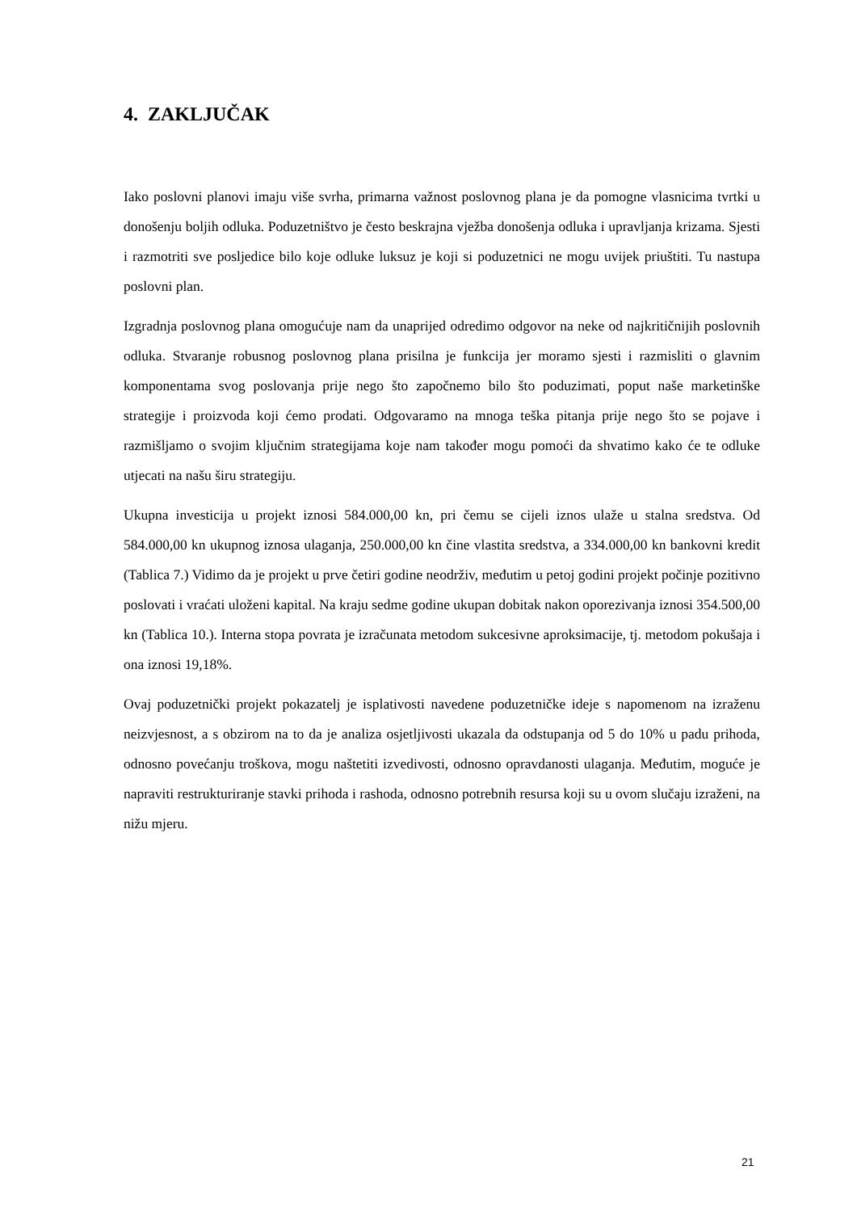4. ZAKLJUČAK
Iako poslovni planovi imaju više svrha, primarna važnost poslovnog plana je da pomogne vlasnicima tvrtki u donošenju boljih odluka. Poduzetništvo je često beskrajna vježba donošenja odluka i upravljanja krizama. Sjesti i razmotriti sve posljedice bilo koje odluke luksuz je koji si poduzetnici ne mogu uvijek priuštiti. Tu nastupa poslovni plan.
Izgradnja poslovnog plana omogućuje nam da unaprijed odredimo odgovor na neke od najkritičnijih poslovnih odluka. Stvaranje robusnog poslovnog plana prisilna je funkcija jer moramo sjesti i razmisliti o glavnim komponentama svog poslovanja prije nego što započnemo bilo što poduzimati, poput naše marketinške strategije i proizvoda koji ćemo prodati. Odgovaramo na mnoga teška pitanja prije nego što se pojave i razmišljamo o svojim ključnim strategijama koje nam također mogu pomoći da shvatimo kako će te odluke utjecati na našu širu strategiju.
Ukupna investicija u projekt iznosi 584.000,00 kn, pri čemu se cijeli iznos ulaže u stalna sredstva. Od 584.000,00 kn ukupnog iznosa ulaganja, 250.000,00 kn čine vlastita sredstva, a 334.000,00 kn bankovni kredit (Tablica 7.) Vidimo da je projekt u prve četiri godine neodrživ, međutim u petoj godini projekt počinje pozitivno poslovati i vraćati uloženi kapital. Na kraju sedme godine ukupan dobitak nakon oporezivanja iznosi 354.500,00 kn (Tablica 10.). Interna stopa povrata je izračunata metodom sukcesivne aproksimacije, tj. metodom pokušaja i ona iznosi 19,18%.
Ovaj poduzetnički projekt pokazatelj je isplativosti navedene poduzetničke ideje s napomenom na izraženu neizvjesnost, a s obzirom na to da je analiza osjetljivosti ukazala da odstupanja od 5 do 10% u padu prihoda, odnosno povećanju troškova, mogu naštetiti izvedivosti, odnosno opravdanosti ulaganja. Međutim, moguće je napraviti restrukturiranje stavki prihoda i rashoda, odnosno potrebnih resursa koji su u ovom slučaju izraženi, na nižu mjeru.
21